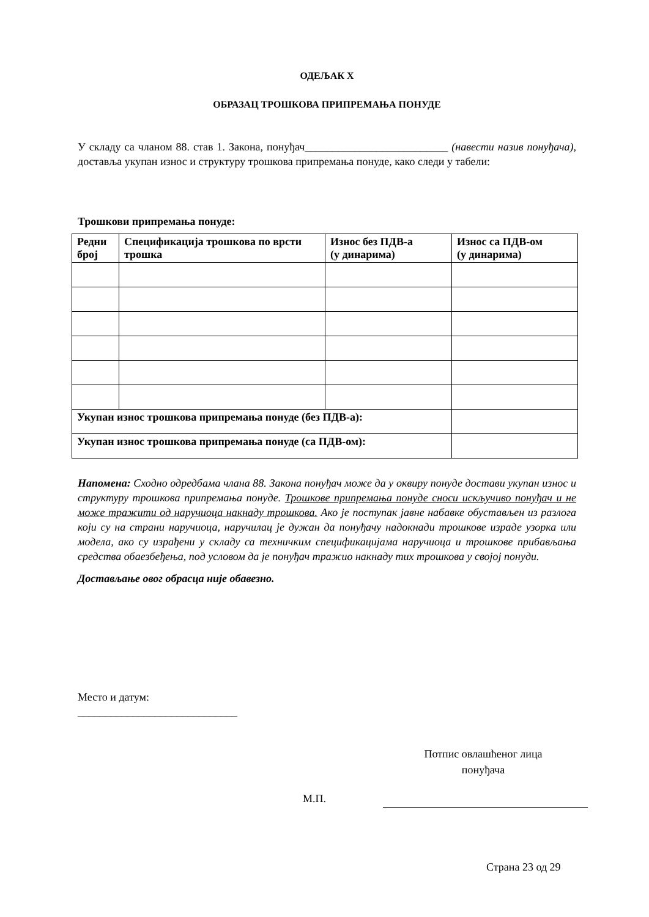ОДЕЉАК X
ОБРАЗАЦ ТРОШКОВА ПРИПРЕМАЊА ПОНУДЕ
У складу са чланом 88. став 1. Закона, понуђач__________________________ (навести назив понуђача), доставља укупан износ и структуру трошкова припремања понуде, како следи у табели:
Трошкови припремања понуде:
| Редни број | Спецификација трошкова по врсти трошка | Износ без ПДВ-а (у динарима) | Износ са ПДВ-ом (у динарима) |
| --- | --- | --- | --- |
| Укупан износ трошкова припремања понуде (без ПДВ-а): | | | |
| Укупан износ трошкова припремања понуде (са ПДВ-ом): | | | |
Напомена: Сходно одредбама члана 88. Закона понуђач може да у оквиру понуде достави укупан износ и структуру трошкова припремања понуде. Трошкове припремања понуде сноси искључиво понуђач и не може тражити од наручиоца накнаду трошкова. Ако је поступак јавне набавке обустављен из разлога који су на страни наручиоца, наручилац је дужан да понуђачу надокнади трошкове израде узорка или модела, ако су израђени у складу са техничким спецификацијама наручиоца и трошкове прибављања средства обаезбеђења, под условом да је понуђач тражио накнаду тих трошкова у својој понуди.
Достављање овог обрасца није обавезно.
Место и датум:
_____________________________
Потпис овлашћеног лица
понуђача
М.П.
Страна 23 од 29